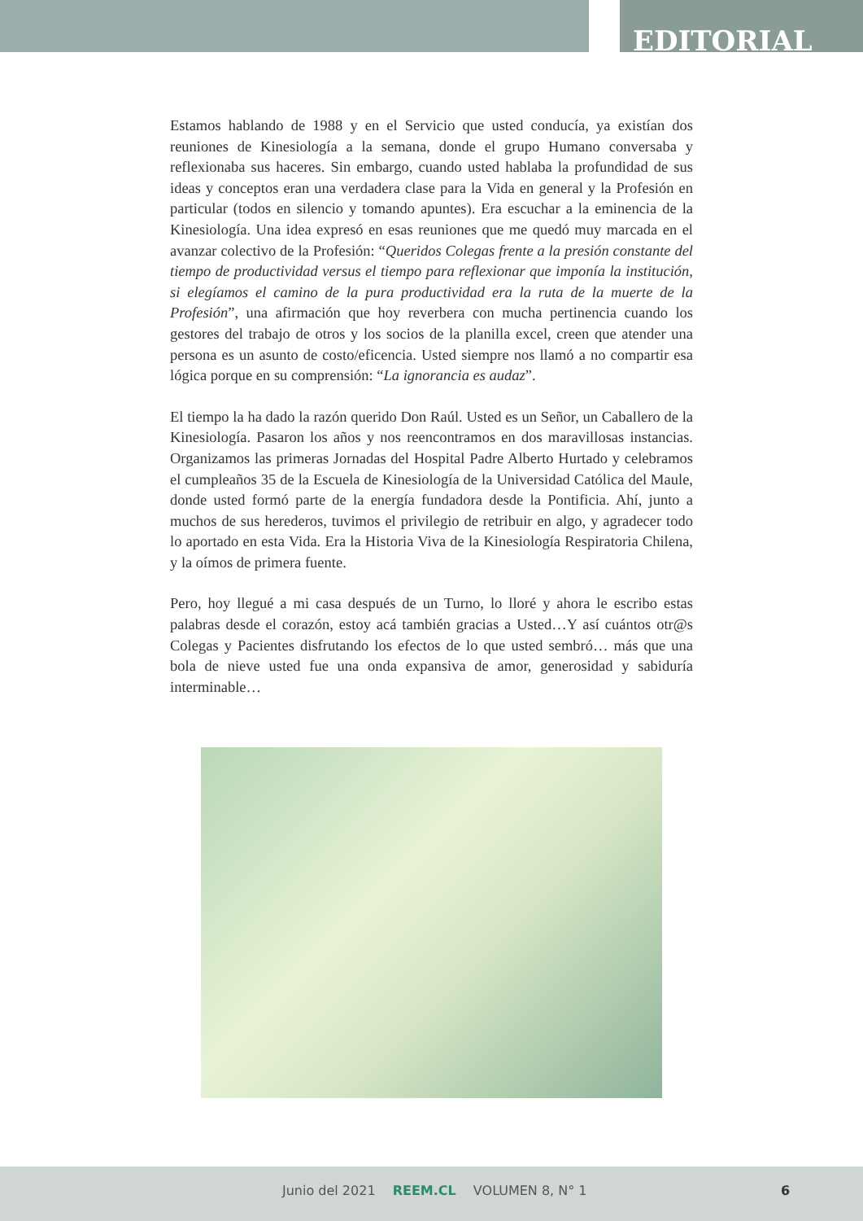EDITORIAL
Estamos hablando de 1988 y en el Servicio que usted conducía, ya existían dos reuniones de Kinesiología a la semana, donde el grupo Humano conversaba y reflexionaba sus haceres. Sin embargo, cuando usted hablaba la profundidad de sus ideas y conceptos eran una verdadera clase para la Vida en general y la Profesión en particular (todos en silencio y tomando apuntes). Era escuchar a la eminencia de la Kinesiología. Una idea expresó en esas reuniones que me quedó muy marcada en el avanzar colectivo de la Profesión: “Queridos Colegas frente a la presión constante del tiempo de productividad versus el tiempo para reflexionar que imponía la institución, si elegíamos el camino de la pura productividad era la ruta de la muerte de la Profesión”, una afirmación que hoy reverbera con mucha pertinencia cuando los gestores del trabajo de otros y los socios de la planilla excel, creen que atender una persona es un asunto de costo/eficencia. Usted siempre nos llamó a no compartir esa lógica porque en su comprensión: “La ignorancia es audaz”.
El tiempo la ha dado la razón querido Don Raúl. Usted es un Señor, un Caballero de la Kinesiología. Pasaron los años y nos reencontramos en dos maravillosas instancias. Organizamos las primeras Jornadas del Hospital Padre Alberto Hurtado y celebramos el cumpleaños 35 de la Escuela de Kinesiología de la Universidad Católica del Maule, donde usted formó parte de la energía fundadora desde la Pontificia. Ahí, junto a muchos de sus herederos, tuvimos el privilegio de retribuir en algo, y agradecer todo lo aportado en esta Vida. Era la Historia Viva de la Kinesiología Respiratoria Chilena, y la oímos de primera fuente.
Pero, hoy llegué a mi casa después de un Turno, lo lloré y ahora le escribo estas palabras desde el corazón, estoy acá también gracias a Usted…Y así cuántos otr@s Colegas y Pacientes disfrutando los efectos de lo que usted sembró… más que una bola de nieve usted fue una onda expansiva de amor, generosidad y sabiduría interminable…
Junio del 2021 REEM.CL VOLUMEN 8, N° 1 6